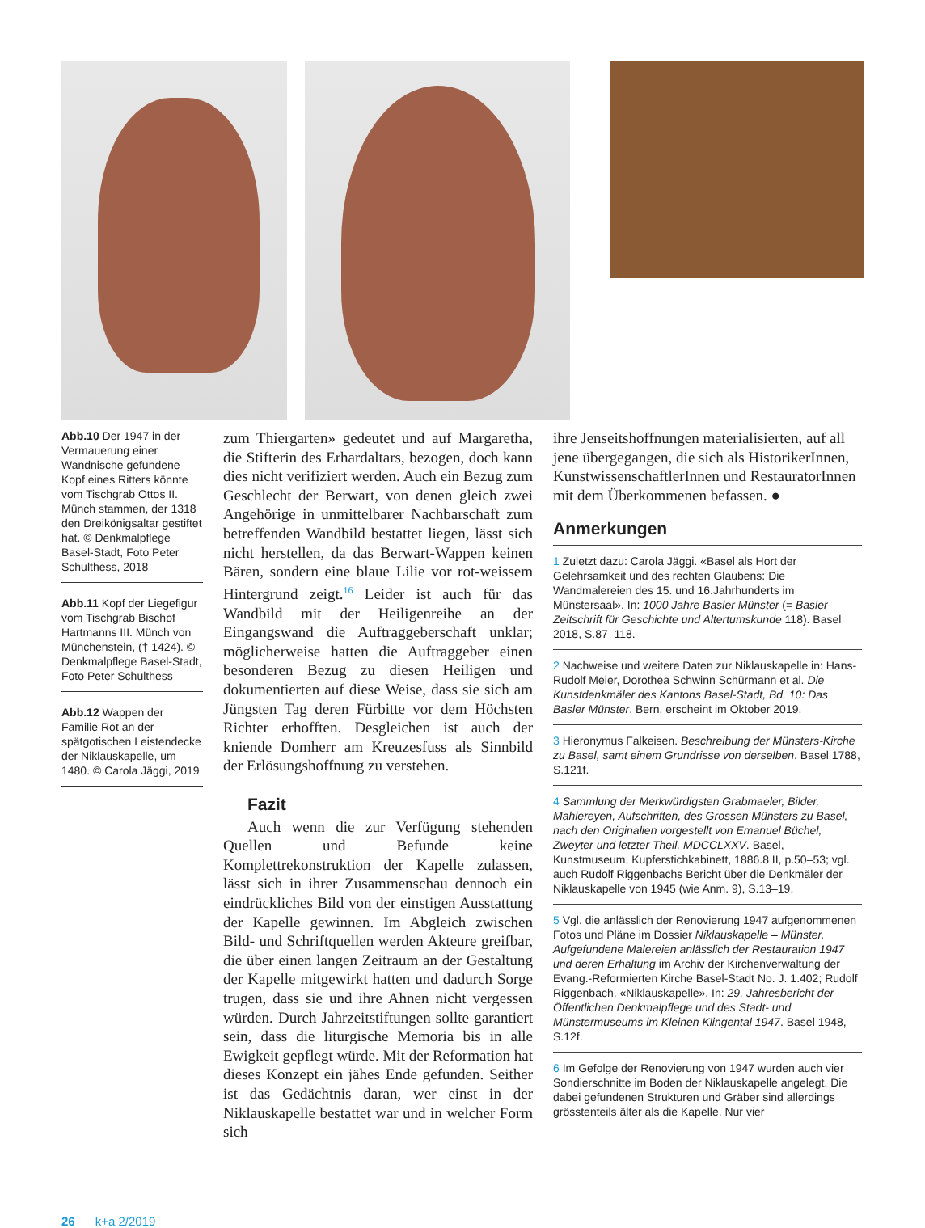Abb.10 Der 1947 in der Vermauerung einer Wandnische gefundene Kopf eines Ritters könnte vom Tischgrab Ottos II. Münch stammen, der 1318 den Dreikönigsaltar gestiftet hat. © Denkmalpflege Basel-Stadt, Foto Peter Schulthess, 2018
Abb.11 Kopf der Liegefigur vom Tischgrab Bischof Hartmanns III. Münch von Münchenstein, († 1424). © Denkmalpflege Basel-Stadt, Foto Peter Schulthess
Abb.12 Wappen der Familie Rot an der spätgotischen Leistendecke der Niklauskapelle, um 1480. © Carola Jäggi, 2019
zum Thiergarten» gedeutet und auf Margaretha, die Stifterin des Erhardaltars, bezogen, doch kann dies nicht verifiziert werden. Auch ein Bezug zum Geschlecht der Berwart, von denen gleich zwei Angehörige in unmittelbarer Nachbarschaft zum betreffenden Wandbild bestattet liegen, lässt sich nicht herstellen, da das Berwart-Wappen keinen Bären, sondern eine blaue Lilie vor rot-weissem Hintergrund zeigt.<sup>16</sup> Leider ist auch für das Wandbild mit der Heiligenreihe an der Eingangswand die Auftraggeberschaft unklar; möglicherweise hatten die Auftraggeber einen besonderen Bezug zu diesen Heiligen und dokumentierten auf diese Weise, dass sie sich am Jüngsten Tag deren Fürbitte vor dem Höchsten Richter erhofften. Desgleichen ist auch der kniende Domherr am Kreuzesfuss als Sinnbild der Erlösungshoffnung zu verstehen.
Fazit
Auch wenn die zur Verfügung stehenden Quellen und Befunde keine Komplettrekonstruktion der Kapelle zulassen, lässt sich in ihrer Zusammenschau dennoch ein eindrückliches Bild von der einstigen Ausstattung der Kapelle gewinnen. Im Abgleich zwischen Bild- und Schriftquellen werden Akteure greifbar, die über einen langen Zeitraum an der Gestaltung der Kapelle mitgewirkt hatten und dadurch Sorge trugen, dass sie und ihre Ahnen nicht vergessen würden. Durch Jahrzeitstiftungen sollte garantiert sein, dass die liturgische Memoria bis in alle Ewigkeit gepflegt würde. Mit der Reformation hat dieses Konzept ein jähes Ende gefunden. Seither ist das Gedächtnis daran, wer einst in der Niklauskapelle bestattet war und in welcher Form sich
ihre Jenseitshoffnungen materialisierten, auf all jene übergegangen, die sich als HistorikerInnen, KunstwissenschaftlerInnen und RestauratorInnen mit dem Überkommenen befassen. ●
Anmerkungen
1 Zuletzt dazu: Carola Jäggi. «Basel als Hort der Gelehrsamkeit und des rechten Glaubens: Die Wandmalereien des 15. und 16.Jahrhunderts im Münstersaal». In: 1000 Jahre Basler Münster (= Basler Zeitschrift für Geschichte und Altertumskunde 118). Basel 2018, S.87–118.
2 Nachweise und weitere Daten zur Niklauskapelle in: Hans-Rudolf Meier, Dorothea Schwinn Schürmann et al. Die Kunstdenkmäler des Kantons Basel-Stadt, Bd. 10: Das Basler Münster. Bern, erscheint im Oktober 2019.
3 Hieronymus Falkeisen. Beschreibung der Münsters-Kirche zu Basel, samt einem Grundrisse von derselben. Basel 1788, S.121f.
4 Sammlung der Merkwürdigsten Grabmaeler, Bilder, Mahlereyen, Aufschriften, des Grossen Münsters zu Basel, nach den Originalien vorgestellt von Emanuel Büchel, Zweyter und letzter Theil, MDCCLXXV. Basel, Kunstmuseum, Kupferstichkabinett, 1886.8 II, p.50–53; vgl. auch Rudolf Riggenbachs Bericht über die Denkmäler der Niklauskapelle von 1945 (wie Anm. 9), S.13–19.
5 Vgl. die anlässlich der Renovierung 1947 aufgenommenen Fotos und Pläne im Dossier Niklauskapelle – Münster. Aufgefundene Malereien anlässlich der Restauration 1947 und deren Erhaltung im Archiv der Kirchenverwaltung der Evang.-Reformierten Kirche Basel-Stadt No. J. 1.402; Rudolf Riggenbach. «Niklauskapelle». In: 29. Jahresbericht der Öffentlichen Denkmalpflege und des Stadt- und Münstermuseums im Kleinen Klingental 1947. Basel 1948, S.12f.
6 Im Gefolge der Renovierung von 1947 wurden auch vier Sondierschnitte im Boden der Niklauskapelle angelegt. Die dabei gefundenen Strukturen und Gräber sind allerdings grösstenteils älter als die Kapelle. Nur vier
26 k+a 2/2019